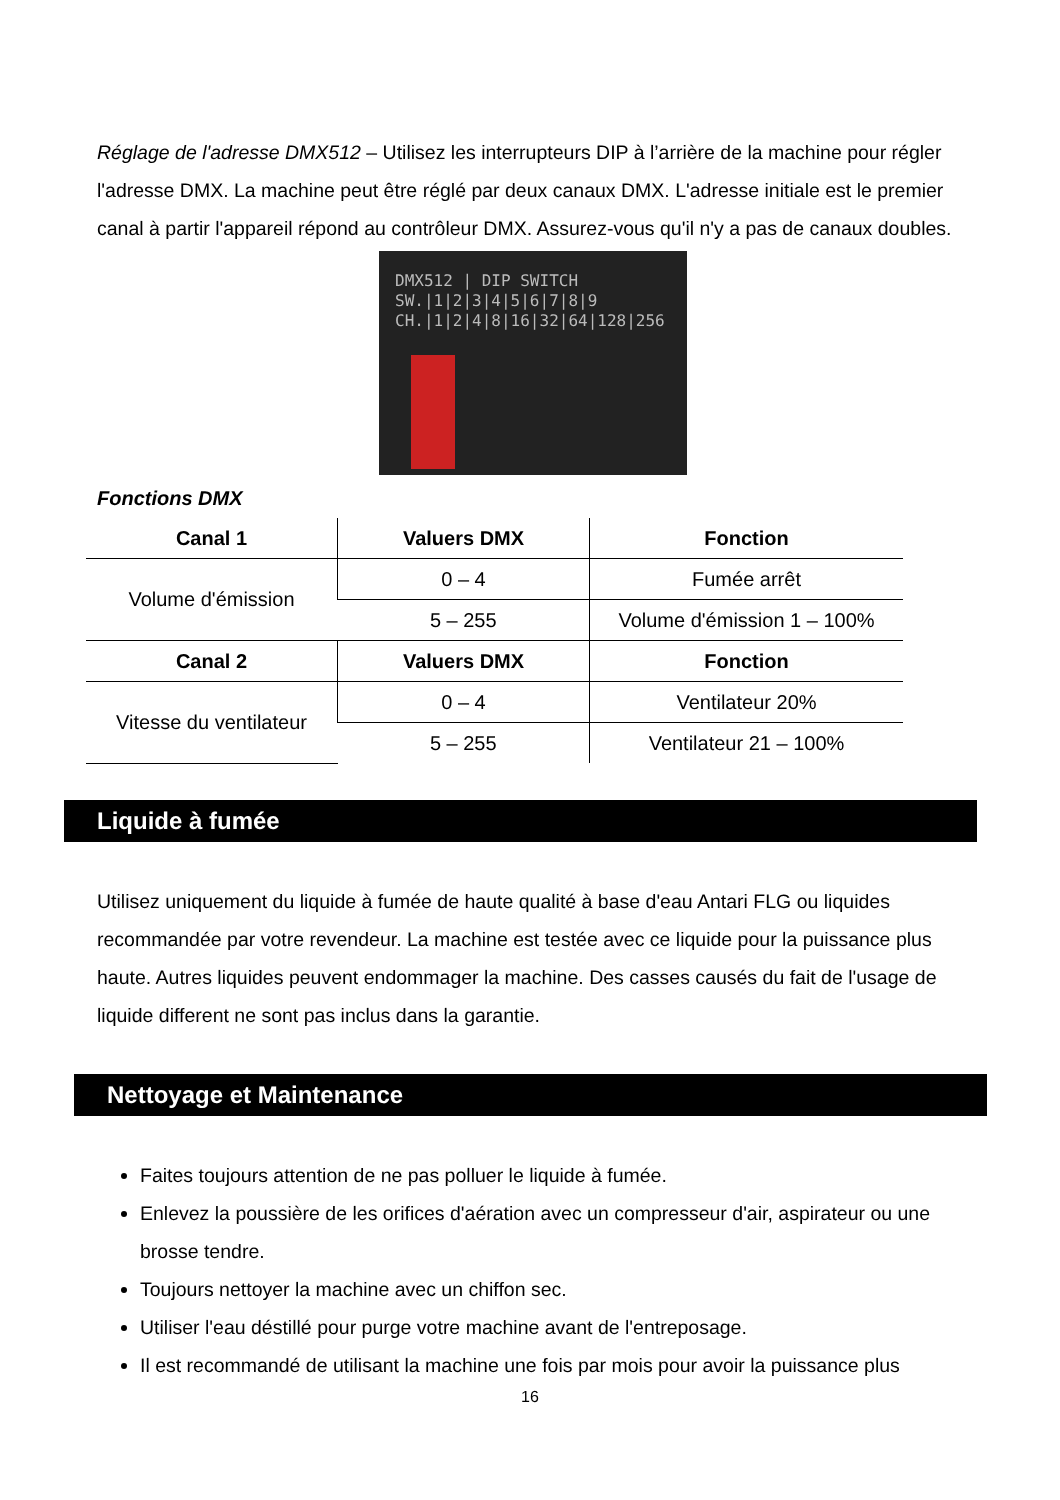Réglage de l'adresse DMX512 – Utilisez les interrupteurs DIP à l’arrière de la machine pour régler l'adresse DMX. La machine peut être réglé par deux canaux DMX. L'adresse initiale est le premier canal à partir l'appareil répond au contrôleur DMX. Assurez-vous qu'il n'y a pas de canaux doubles.
DMX512 | DIP SWITCH
SW.|1|2|3|4|5|6|7|8|9
CH.|1|2|4|8|16|32|64|128|256
Fonctions DMX
| Canal 1 | Valuers DMX | Fonction |
| --- | --- | --- |
| Volume d'émission | 0 – 4 | Fumée arrêt |
| | 5 – 255 | Volume d'émission 1 – 100% |
| Canal 2 | Valuers DMX | Fonction |
| Vitesse du ventilateur | 0 – 4 | Ventilateur 20% |
| | 5 – 255 | Ventilateur 21 – 100% |
Liquide à fumée
Utilisez uniquement du liquide à fumée de haute qualité à base d'eau Antari FLG ou liquides recommandée par votre revendeur. La machine est testée avec ce liquide pour la puissance plus haute. Autres liquides peuvent endommager la machine. Des casses causés du fait de l'usage de liquide different ne sont pas inclus dans la garantie.
Nettoyage et Maintenance
Faites toujours attention de ne pas polluer le liquide à fumée.
Enlevez la poussière de les orifices d'aération avec un compresseur d'air, aspirateur ou une brosse tendre.
Toujours nettoyer la machine avec un chiffon sec.
Utiliser l'eau déstillé pour purge votre machine avant de l'entreposage.
Il est recommandé de utilisant la machine une fois par mois pour avoir la puissance plus
16